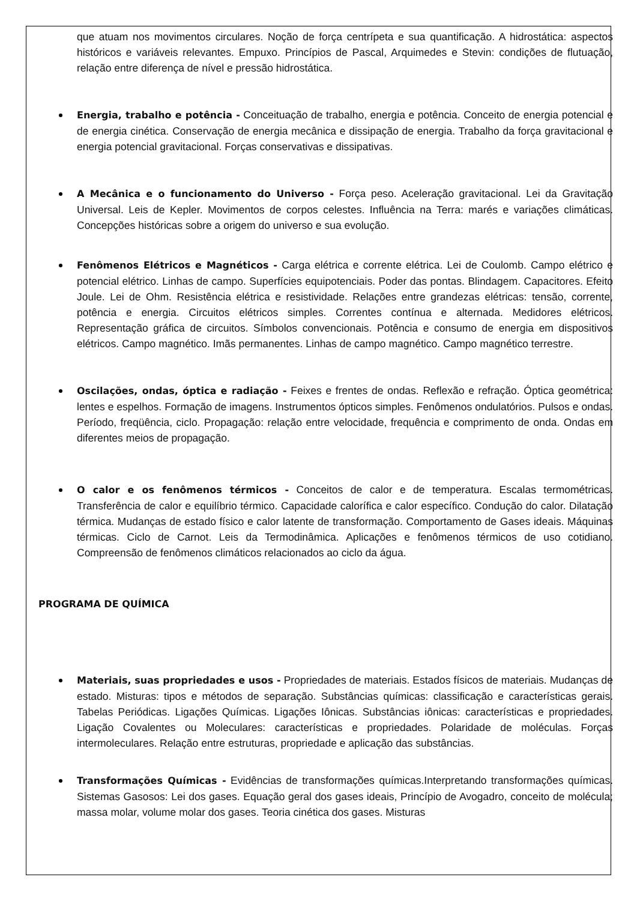que atuam nos movimentos circulares. Noção de força centrípeta e sua quantificação. A hidrostática: aspectos históricos e variáveis relevantes. Empuxo. Princípios de Pascal, Arquimedes e Stevin: condições de flutuação, relação entre diferença de nível e pressão hidrostática.
Energia, trabalho e potência - Conceituação de trabalho, energia e potência. Conceito de energia potencial e de energia cinética. Conservação de energia mecânica e dissipação de energia. Trabalho da força gravitacional e energia potencial gravitacional. Forças conservativas e dissipativas.
A Mecânica e o funcionamento do Universo - Força peso. Aceleração gravitacional. Lei da Gravitação Universal. Leis de Kepler. Movimentos de corpos celestes. Influência na Terra: marés e variações climáticas. Concepções históricas sobre a origem do universo e sua evolução.
Fenômenos Elétricos e Magnéticos - Carga elétrica e corrente elétrica. Lei de Coulomb. Campo elétrico e potencial elétrico. Linhas de campo. Superfícies equipotenciais. Poder das pontas. Blindagem. Capacitores. Efeito Joule. Lei de Ohm. Resistência elétrica e resistividade. Relações entre grandezas elétricas: tensão, corrente, potência e energia. Circuitos elétricos simples. Correntes contínua e alternada. Medidores elétricos. Representação gráfica de circuitos. Símbolos convencionais. Potência e consumo de energia em dispositivos elétricos. Campo magnético. Imãs permanentes. Linhas de campo magnético. Campo magnético terrestre.
Oscilações, ondas, óptica e radiação - Feixes e frentes de ondas. Reflexão e refração. Óptica geométrica: lentes e espelhos. Formação de imagens. Instrumentos ópticos simples. Fenômenos ondulatórios. Pulsos e ondas. Período, freqüência, ciclo. Propagação: relação entre velocidade, frequência e comprimento de onda. Ondas em diferentes meios de propagação.
O calor e os fenômenos térmicos - Conceitos de calor e de temperatura. Escalas termométricas. Transferência de calor e equilíbrio térmico. Capacidade calorífica e calor específico. Condução do calor. Dilatação térmica. Mudanças de estado físico e calor latente de transformação. Comportamento de Gases ideais. Máquinas térmicas. Ciclo de Carnot. Leis da Termodinâmica. Aplicações e fenômenos térmicos de uso cotidiano. Compreensão de fenômenos climáticos relacionados ao ciclo da água.
PROGRAMA DE QUÍMICA
Materiais, suas propriedades e usos - Propriedades de materiais. Estados físicos de materiais. Mudanças de estado. Misturas: tipos e métodos de separação. Substâncias químicas: classificação e características gerais. Tabelas Periódicas. Ligações Químicas. Ligações Iônicas. Substâncias iônicas: características e propriedades. Ligação Covalentes ou Moleculares: características e propriedades. Polaridade de moléculas. Forças intermoleculares. Relação entre estruturas, propriedade e aplicação das substâncias.
Transformações Químicas - Evidências de transformações químicas.Interpretando transformações químicas. Sistemas Gasosos: Lei dos gases. Equação geral dos gases ideais, Princípio de Avogadro, conceito de molécula; massa molar, volume molar dos gases. Teoria cinética dos gases. Misturas